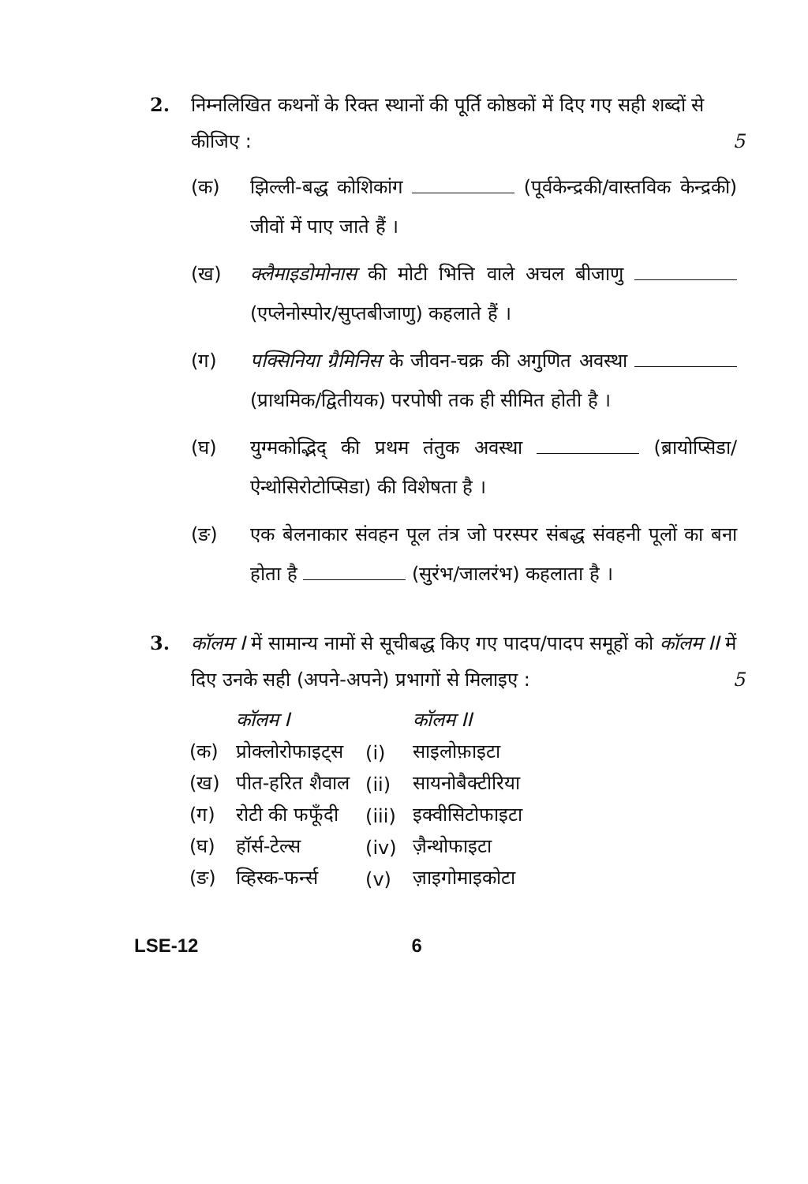2. निम्नलिखित कथनों के रिक्त स्थानों की पूर्ति कोष्ठकों में दिए गए सही शब्दों से कीजिए : 5
(क) झिल्ली-बद्ध कोशिकांग (पूर्वकेन्द्रकी/वास्तविक केन्द्रकी) जीवों में पाए जाते हैं ।
(ख) क्लैमाइडोमोनास की मोटी भित्ति वाले अचल बीजाणु (एप्लेनोस्पोर/सुप्तबीजाणु) कहलाते हैं ।
(ग) पक्सिनिया ग्रैमिनिस के जीवन-चक्र की अगुणित अवस्था (प्राथमिक/द्वितीयक) परपोषी तक ही सीमित होती है ।
(घ) युग्मकोद्भिद् की प्रथम तंतुक अवस्था (ब्रायोप्सिडा/ऐन्थोसिरोटोप्सिडा) की विशेषता है ।
(ङ) एक बेलनाकार संवहन पूल तंत्र जो परस्पर संबद्ध संवहनी पूलों का बना होता है (सुरंभ/जालरंभ) कहलाता है ।
3. कॉलम I में सामान्य नामों से सूचीबद्ध किए गए पादप/पादप समूहों को कॉलम II में दिए उनके सही (अपने-अपने) प्रभागों से मिलाइए : 5
| | कॉलम I | | कॉलम II |
| --- | --- | --- | --- |
| (क) | प्रोक्लोरोफाइट्स | (i) | साइलोफ़ाइटा |
| (ख) | पीत-हरित शैवाल | (ii) | सायनोबैक्टीरिया |
| (ग) | रोटी की फफूँदी | (iii) | इक्वीसिटोफाइटा |
| (घ) | हॉर्स-टेल्स | (iv) | ज़ैन्थोफाइटा |
| (ङ) | व्हिस्क-फर्न्स | (v) | ज़ाइगोमाइकोटा |
LSE-12 6